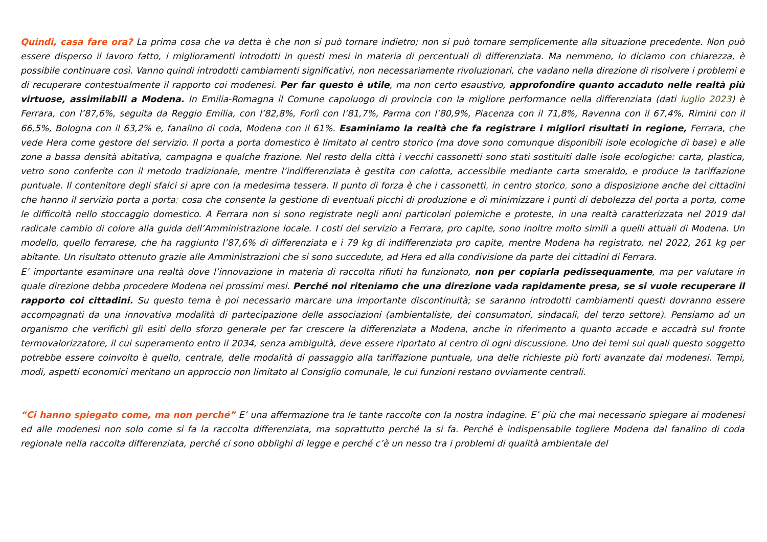Quindi, casa fare ora? La prima cosa che va detta è che non si può tornare indietro; non si può tornare semplicemente alla situazione precedente. Non può essere disperso il lavoro fatto, i miglioramenti introdotti in questi mesi in materia di percentuali di differenziata. Ma nemmeno, lo diciamo con chiarezza, è possibile continuare così. Vanno quindi introdotti cambiamenti significativi, non necessariamente rivoluzionari, che vadano nella direzione di risolvere i problemi e di recuperare contestualmente il rapporto coi modenesi. Per far questo è utile, ma non certo esaustivo, approfondire quanto accaduto nelle realtà più virtuose, assimilabili a Modena. In Emilia-Romagna il Comune capoluogo di provincia con la migliore performance nella differenziata (dati luglio 2023) è Ferrara, con l’87,6%, seguita da Reggio Emilia, con l’82,8%, Forlì con l’81,7%, Parma con l’80,9%, Piacenza con il 71,8%, Ravenna con il 67,4%, Rimini con il 66,5%, Bologna con il 63,2% e, fanalino di coda, Modena con il 61%. Esaminiamo la realtà che fa registrare i migliori risultati in regione, Ferrara, che vede Hera come gestore del servizio. Il porta a porta domestico è limitato al centro storico (ma dove sono comunque disponibili isole ecologiche di base) e alle zone a bassa densità abitativa, campagna e qualche frazione. Nel resto della città i vecchi cassonetti sono stati sostituiti dalle isole ecologiche: carta, plastica, vetro sono conferite con il metodo tradizionale, mentre l’indifferenziata è gestita con calotta, accessibile mediante carta smeraldo, e produce la tariffazione puntuale. Il contenitore degli sfalci si apre con la medesima tessera. Il punto di forza è che i cassonetti, in centro storico, sono a disposizione anche dei cittadini che hanno il servizio porta a porta; cosa che consente la gestione di eventuali picchi di produzione e di minimizzare i punti di debolezza del porta a porta, come le difficoltà nello stoccaggio domestico. A Ferrara non si sono registrate negli anni particolari polemiche e proteste, in una realtà caratterizzata nel 2019 dal radicale cambio di colore alla guida dell’Amministrazione locale. I costi del servizio a Ferrara, pro capite, sono inoltre molto simili a quelli attuali di Modena. Un modello, quello ferrarese, che ha raggiunto l’87,6% di differenziata e i 79 kg di indifferenziata pro capite, mentre Modena ha registrato, nel 2022, 261 kg per abitante. Un risultato ottenuto grazie alle Amministrazioni che si sono succedute, ad Hera ed alla condivisione da parte dei cittadini di Ferrara.
E’ importante esaminare una realtà dove l’innovazione in materia di raccolta rifiuti ha funzionato, non per copiarla pedissequamente, ma per valutare in quale direzione debba procedere Modena nei prossimi mesi. Perché noi riteniamo che una direzione vada rapidamente presa, se si vuole recuperare il rapporto coi cittadini. Su questo tema è poi necessario marcare una importante discontinuità; se saranno introdotti cambiamenti questi dovranno essere accompagnati da una innovativa modalità di partecipazione delle associazioni (ambientaliste, dei consumatori, sindacali, del terzo settore). Pensiamo ad un organismo che verifichi gli esiti dello sforzo generale per far crescere la differenziata a Modena, anche in riferimento a quanto accade e accadrà sul fronte termovalorizzatore, il cui superamento entro il 2034, senza ambiguità, deve essere riportato al centro di ogni discussione. Uno dei temi sui quali questo soggetto potrebbe essere coinvolto è quello, centrale, delle modalità di passaggio alla tariffazione puntuale, una delle richieste più forti avanzate dai modenesi. Tempi, modi, aspetti economici meritano un approccio non limitato al Consiglio comunale, le cui funzioni restano ovviamente centrali.
“Ci hanno spiegato come, ma non perché” E’ una affermazione tra le tante raccolte con la nostra indagine. E’ più che mai necessario spiegare ai modenesi ed alle modenesi non solo come si fa la raccolta differenziata, ma soprattutto perché la si fa. Perché è indispensabile togliere Modena dal fanalino di coda regionale nella raccolta differenziata, perché ci sono obblighi di legge e perché c’è un nesso tra i problemi di qualità ambientale del